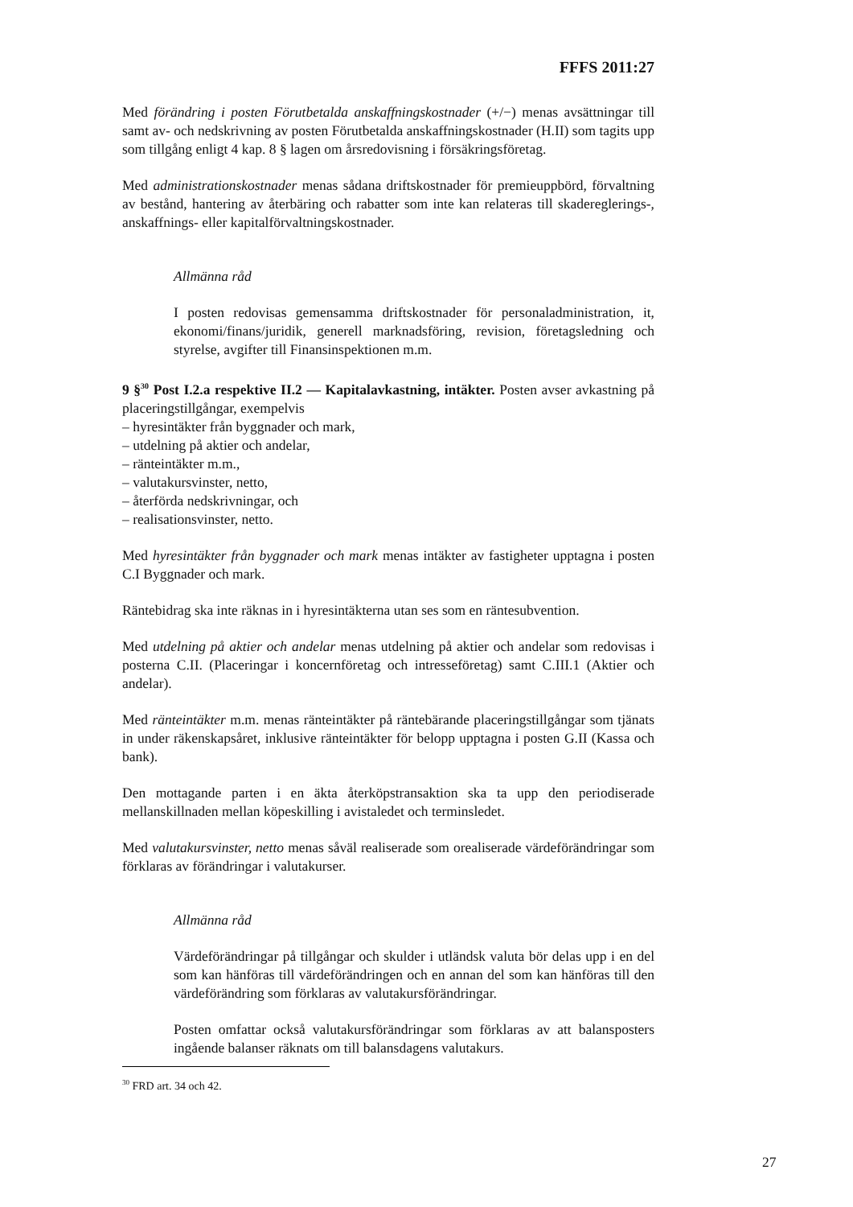FFFS 2011:27
Med förändring i posten Förutbetalda anskaffningskostnader (+/−) menas avsättningar till samt av- och nedskrivning av posten Förutbetalda anskaffningskostnader (H.II) som tagits upp som tillgång enligt 4 kap. 8 § lagen om årsredovisning i försäkringsföretag.
Med administrationskostnader menas sådana driftskostnader för premieuppbörd, förvaltning av bestånd, hantering av återbäring och rabatter som inte kan relateras till skadereglerings-, anskaffnings- eller kapitalförvaltningskostnader.
Allmänna råd
I posten redovisas gemensamma driftskostnader för personaladministration, it, ekonomi/finans/juridik, generell marknadsföring, revision, företagsledning och styrelse, avgifter till Finansinspektionen m.m.
9 §<sup>30</sup> Post I.2.a respektive II.2 — Kapitalavkastning, intäkter. Posten avser avkastning på placeringstillgångar, exempelvis
– hyresintäkter från byggnader och mark,
– utdelning på aktier och andelar,
– ränteintäkter m.m.,
– valutakursvinster, netto,
– återförda nedskrivningar, och
– realisationsvinster, netto.
Med hyresintäkter från byggnader och mark menas intäkter av fastigheter upptagna i posten C.I Byggnader och mark.
Räntebidrag ska inte räknas in i hyresintäkterna utan ses som en räntesubvention.
Med utdelning på aktier och andelar menas utdelning på aktier och andelar som redovisas i posterna C.II. (Placeringar i koncernföretag och intresseföretag) samt C.III.1 (Aktier och andelar).
Med ränteintäkter m.m. menas ränteintäkter på räntebärande placeringstillgångar som tjänats in under räkenskapsåret, inklusive ränteintäkter för belopp upptagna i posten G.II (Kassa och bank).
Den mottagande parten i en äkta återköpstransaktion ska ta upp den periodiserade mellanskillnaden mellan köpeskilling i avistaledet och terminsledet.
Med valutakursvinster, netto menas såväl realiserade som orealiserade värdeförändringar som förklaras av förändringar i valutakurser.
Allmänna råd
Värdeförändringar på tillgångar och skulder i utländsk valuta bör delas upp i en del som kan hänföras till värdeförändringen och en annan del som kan hänföras till den värdeförändring som förklaras av valutakursförändringar.
Posten omfattar också valutakursförändringar som förklaras av att balansposters ingående balanser räknats om till balansdagens valutakurs.
<sup>30</sup> FRD art. 34 och 42.
27